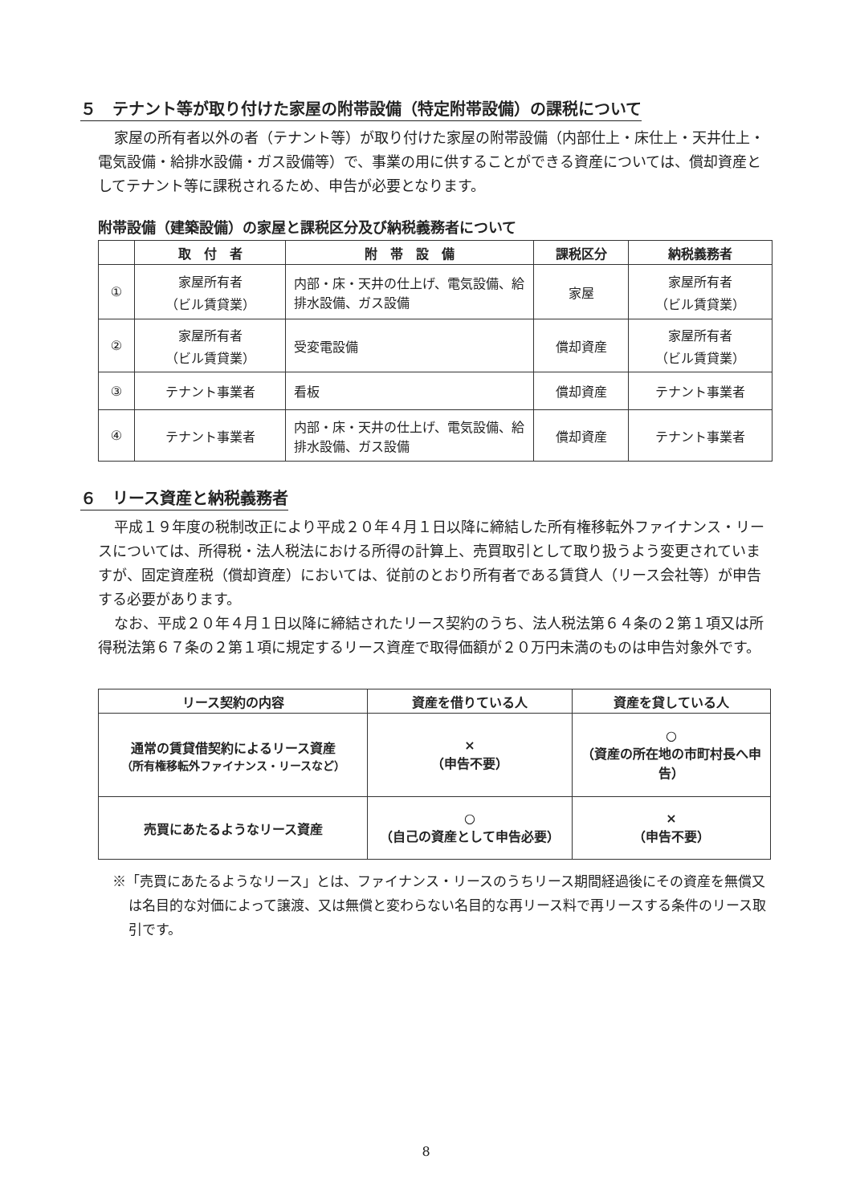５　テナント等が取り付けた家屋の附帯設備（特定附帯設備）の課税について
家屋の所有者以外の者（テナント等）が取り付けた家屋の附帯設備（内部仕上・床仕上・天井仕上・電気設備・給排水設備・ガス設備等）で、事業の用に供することができる資産については、償却資産としてテナント等に課税されるため、申告が必要となります。
附帯設備（建築設備）の家屋と課税区分及び納税義務者について
| | 取 付 者 | 附 帯 設 備 | 課税区分 | 納税義務者 |
| --- | --- | --- | --- | --- |
| ① | 家屋所有者 （ビル賃貸業） | 内部・床・天井の仕上げ、電気設備、給排水設備、ガス設備 | 家屋 | 家屋所有者 （ビル賃貸業） |
| ② | 家屋所有者 （ビル賃貸業） | 受変電設備 | 償却資産 | 家屋所有者 （ビル賃貸業） |
| ③ | テナント事業者 | 看板 | 償却資産 | テナント事業者 |
| ④ | テナント事業者 | 内部・床・天井の仕上げ、電気設備、給排水設備、ガス設備 | 償却資産 | テナント事業者 |
６　リース資産と納税義務者
平成１９年度の税制改正により平成２０年４月１日以降に締結した所有権移転外ファイナンス・リースについては、所得税・法人税法における所得の計算上、売買取引として取り扱うよう変更されていますが、固定資産税（償却資産）においては、従前のとおり所有者である賃貸人（リース会社等）が申告する必要があります。
なお、平成２０年４月１日以降に締結されたリース契約のうち、法人税法第６４条の２第１項又は所得税法第６７条の２第１項に規定するリース資産で取得価額が２０万円未満のものは申告対象外です。
| リース契約の内容 | 資産を借りている人 | 資産を貸している人 |
| --- | --- | --- |
| 通常の賃貸借契約によるリース資産 （所有権移転外ファイナンス・リースなど） | × （申告不要） | ○ （資産の所在地の市町村長へ申告） |
| 売買にあたるようなリース資産 | ○ （自己の資産として申告必要） | × （申告不要） |
※「売買にあたるようなリース」とは、ファイナンス・リースのうちリース期間経過後にその資産を無償又は名目的な対価によって譲渡、又は無償と変わらない名目的な再リース料で再リースする条件のリース取引です。
8